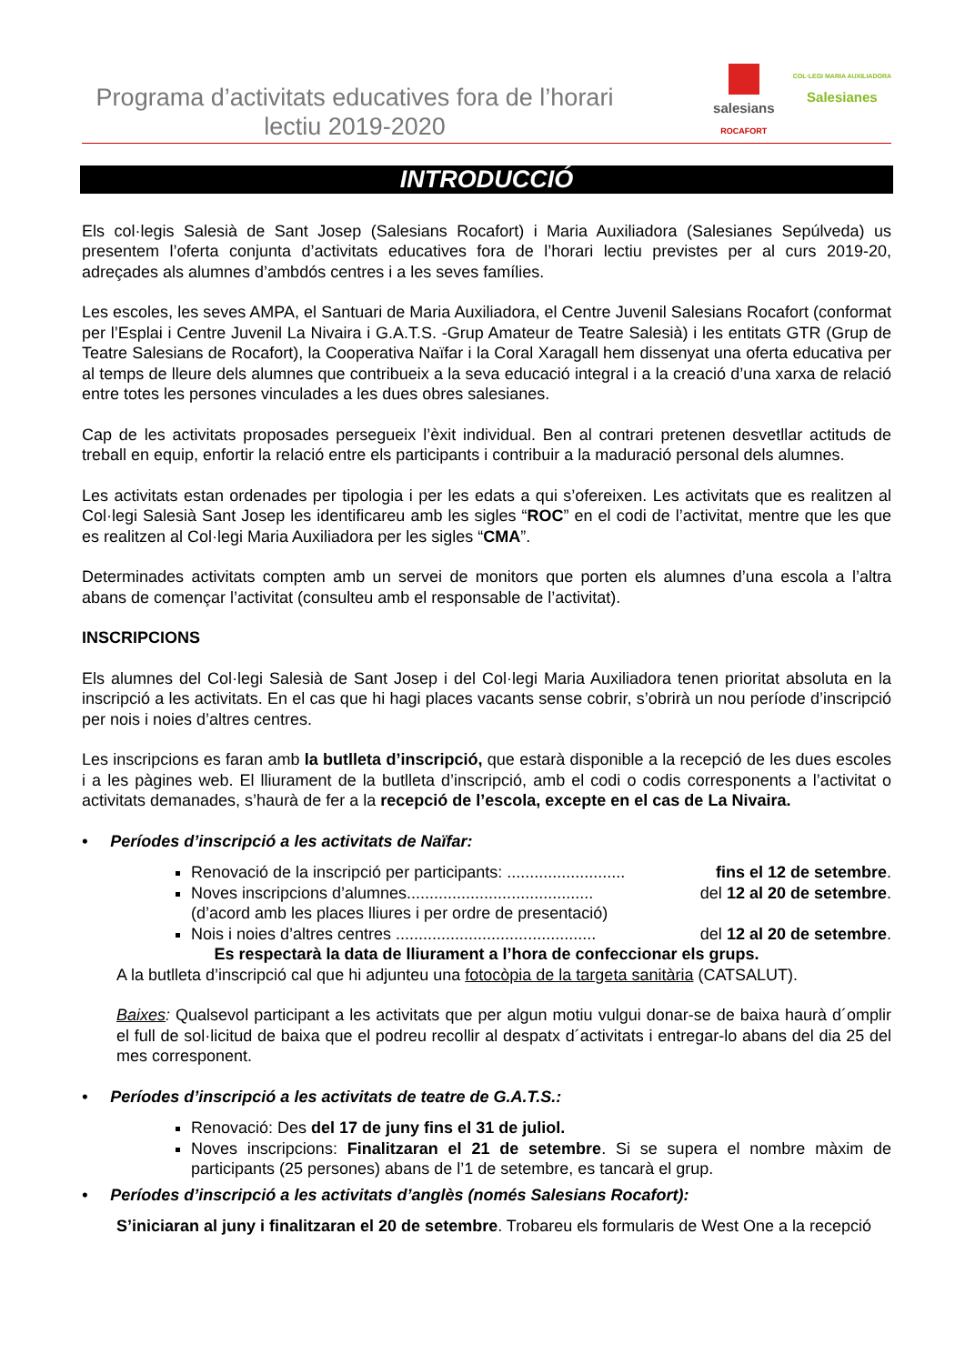Programa d’activitats educatives fora de l’horari lectiu 2019-2020
salesians
ROCAFORT
COL·LEGI MARIA AUXILIADORA
Salesianes
INTRODUCCIÓ
Els col·legis Salesià de Sant Josep (Salesians Rocafort) i Maria Auxiliadora (Salesianes Sepúlveda) us presentem l’oferta conjunta d’activitats educatives fora de l’horari lectiu previstes per al curs 2019-20, adreçades als alumnes d’ambdós centres i a les seves famílies.
Les escoles, les seves AMPA, el Santuari de Maria Auxiliadora, el Centre Juvenil Salesians Rocafort (conformat per l’Esplai i Centre Juvenil La Nivaira i G.A.T.S. -Grup Amateur de Teatre Salesià) i les entitats GTR (Grup de Teatre Salesians de Rocafort), la Cooperativa Naïfar i la Coral Xaragall hem dissenyat una oferta educativa per al temps de lleure dels alumnes que contribueix a la seva educació integral i a la creació d’una xarxa de relació entre totes les persones vinculades a les dues obres salesianes.
Cap de les activitats proposades persegueix l’èxit individual. Ben al contrari pretenen desvetllar actituds de treball en equip, enfortir la relació entre els participants i contribuir a la maduració personal dels alumnes.
Les activitats estan ordenades per tipologia i per les edats a qui s’ofereixen. Les activitats que es realitzen al Col·legi Salesià Sant Josep les identificareu amb les sigles “ROC” en el codi de l’activitat, mentre que les que es realitzen al Col·legi Maria Auxiliadora per les sigles “CMA”.
Determinades activitats compten amb un servei de monitors que porten els alumnes d’una escola a l’altra abans de començar l’activitat (consulteu amb el responsable de l’activitat).
INSCRIPCIONS
Els alumnes del Col·legi Salesià de Sant Josep i del Col·legi Maria Auxiliadora tenen prioritat absoluta en la inscripció a les activitats. En el cas que hi hagi places vacants sense cobrir, s’obrirà un nou període d’inscripció per nois i noies d’altres centres.
Les inscripcions es faran amb la butlleta d’inscripció, que estarà disponible a la recepció de les dues escoles i a les pàgines web. El lliurament de la butlleta d’inscripció, amb el codi o codis corresponents a l’activitat o activitats demanades, s’haurà de fer a la recepció de l’escola, excepte en el cas de La Nivaira.
• Períodes d’inscripció a les activitats de Naïfar:
Renovació de la inscripció per participants: .......................... fins el 12 de setembre.
Noves inscripcions d’alumnes......................................... del 12 al 20 de setembre.
(d’acord amb les places lliures i per ordre de presentació)
Nois i noies d’altres centres ............................................ del 12 al 20 de setembre.
Es respectarà la data de lliurament a l’hora de confeccionar els grups.
A la butlleta d’inscripció cal que hi adjunteu una fotocòpia de la targeta sanitària (CATSALUT).
Baixes: Qualsevol participant a les activitats que per algun motiu vulgui donar-se de baixa haurà d´omplir el full de sol·licitud de baixa que el podreu recollir al despatx d´activitats i entregar-lo abans del dia 25 del mes corresponent.
• Períodes d’inscripció a les activitats de teatre de G.A.T.S.:
Renovació: Des del 17 de juny fins el 31 de juliol.
Noves inscripcions: Finalitzaran el 21 de setembre. Si se supera el nombre màxim de participants (25 persones) abans de l’1 de setembre, es tancarà el grup.
• Períodes d’inscripció a les activitats d’anglès (només Salesians Rocafort):
S’iniciaran al juny i finalitzaran el 20 de setembre. Trobareu els formularis de West One a la recepció